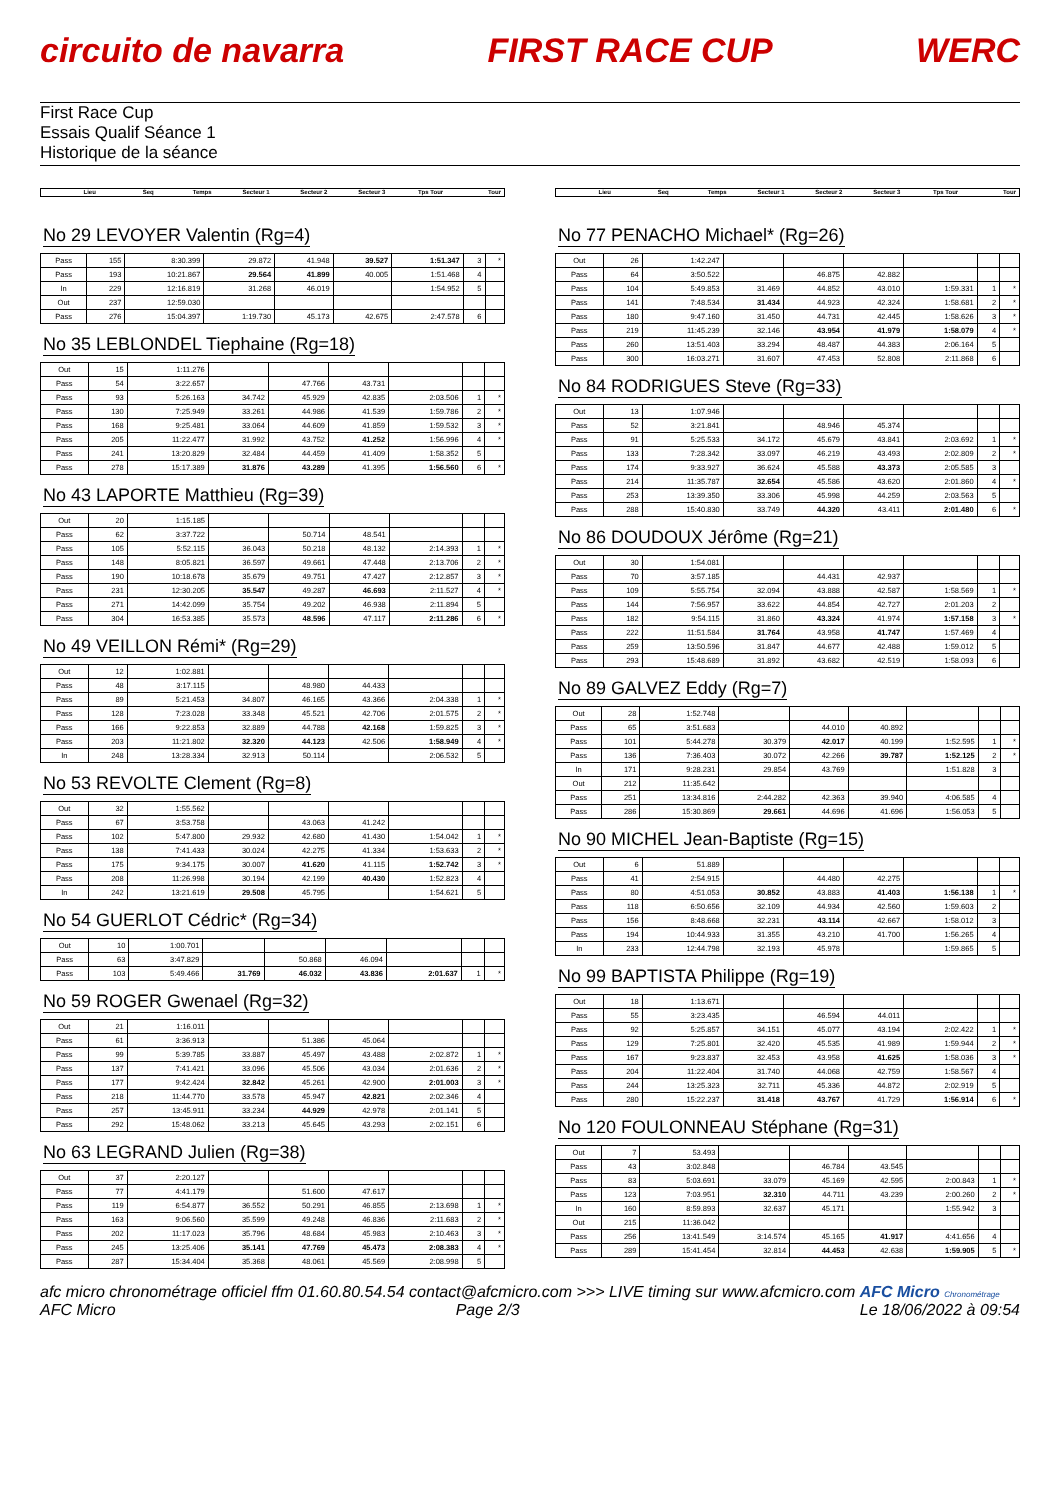circuito de navarra FIRST RACE CUP WERC
First Race Cup
Essais Qualif Séance 1
Historique de la séance
Lieu Seq Temps Secteur 1 Secteur 2 Secteur 3 Tps Tour Tour
No 29 LEVOYER Valentin (Rg=4)
| Pass | 155 | 8:30.399 | 29.872 | 41.948 | 39.527 | 1:51.347 | 3 | * |
| Pass | 193 | 10:21.867 | 29.564 | 41.899 | 40.005 | 1:51.468 | 4 | |
| In | 229 | 12:16.819 | 31.268 | 46.019 | | 1:54.952 | 5 | |
| Out | 237 | 12:59.030 | | | | | | |
| Pass | 276 | 15:04.397 | 1:19.730 | 45.173 | 42.675 | 2:47.578 | 6 | |
No 35 LEBLONDEL Tiephaine (Rg=18)
| Out | 15 | 1:11.276 | | | | | | |
| Pass | 54 | 3:22.657 | | 47.766 | 43.731 | | | |
| Pass | 93 | 5:26.163 | 34.742 | 45.929 | 42.835 | 2:03.506 | 1 | * |
| Pass | 130 | 7:25.949 | 33.261 | 44.986 | 41.539 | 1:59.786 | 2 | * |
| Pass | 168 | 9:25.481 | 33.064 | 44.609 | 41.859 | 1:59.532 | 3 | * |
| Pass | 205 | 11:22.477 | 31.992 | 43.752 | 41.252 | 1:56.996 | 4 | * |
| Pass | 241 | 13:20.829 | 32.484 | 44.459 | 41.409 | 1:58.352 | 5 | |
| Pass | 278 | 15:17.389 | 31.876 | 43.289 | 41.395 | 1:56.560 | 6 | * |
No 43 LAPORTE Matthieu (Rg=39)
| Out | 20 | 1:15.185 | | | | | | |
| Pass | 62 | 3:37.722 | | 50.714 | 48.541 | | | |
| Pass | 105 | 5:52.115 | 36.043 | 50.218 | 48.132 | 2:14.393 | 1 | * |
| Pass | 148 | 8:05.821 | 36.597 | 49.661 | 47.448 | 2:13.706 | 2 | * |
| Pass | 190 | 10:18.678 | 35.679 | 49.751 | 47.427 | 2:12.857 | 3 | * |
| Pass | 231 | 12:30.205 | 35.547 | 49.287 | 46.693 | 2:11.527 | 4 | * |
| Pass | 271 | 14:42.099 | 35.754 | 49.202 | 46.938 | 2:11.894 | 5 | |
| Pass | 304 | 16:53.385 | 35.573 | 48.596 | 47.117 | 2:11.286 | 6 | * |
No 49 VEILLON Rémi* (Rg=29)
| Out | 12 | 1:02.881 | | | | | | |
| Pass | 48 | 3:17.115 | | 48.980 | 44.433 | | | |
| Pass | 89 | 5:21.453 | 34.807 | 46.165 | 43.366 | 2:04.338 | 1 | * |
| Pass | 128 | 7:23.028 | 33.348 | 45.521 | 42.706 | 2:01.575 | 2 | * |
| Pass | 166 | 9:22.853 | 32.889 | 44.788 | 42.168 | 1:59.825 | 3 | * |
| Pass | 203 | 11:21.802 | 32.320 | 44.123 | 42.506 | 1:58.949 | 4 | * |
| In | 248 | 13:28.334 | 32.913 | 50.114 | | 2:06.532 | 5 | |
No 53 REVOLTE Clement (Rg=8)
| Out | 32 | 1:55.562 | | | | | | |
| Pass | 67 | 3:53.758 | | 43.063 | 41.242 | | | |
| Pass | 102 | 5:47.800 | 29.932 | 42.680 | 41.430 | 1:54.042 | 1 | * |
| Pass | 138 | 7:41.433 | 30.024 | 42.275 | 41.334 | 1:53.633 | 2 | * |
| Pass | 175 | 9:34.175 | 30.007 | 41.620 | 41.115 | 1:52.742 | 3 | * |
| Pass | 208 | 11:26.998 | 30.194 | 42.199 | 40.430 | 1:52.823 | 4 | |
| In | 242 | 13:21.619 | 29.508 | 45.795 | | 1:54.621 | 5 | |
No 54 GUERLOT Cédric* (Rg=34)
| Out | 10 | 1:00.701 | | | | | | |
| Pass | 63 | 3:47.829 | | 50.868 | 46.094 | | | |
| Pass | 103 | 5:49.466 | 31.769 | 46.032 | 43.836 | 2:01.637 | 1 | * |
No 59 ROGER Gwenael (Rg=32)
| Out | 21 | 1:16.011 | | | | | | |
| Pass | 61 | 3:36.913 | | 51.386 | 45.064 | | | |
| Pass | 99 | 5:39.785 | 33.887 | 45.497 | 43.488 | 2:02.872 | 1 | * |
| Pass | 137 | 7:41.421 | 33.096 | 45.506 | 43.034 | 2:01.636 | 2 | * |
| Pass | 177 | 9:42.424 | 32.842 | 45.261 | 42.900 | 2:01.003 | 3 | * |
| Pass | 218 | 11:44.770 | 33.578 | 45.947 | 42.821 | 2:02.346 | 4 | |
| Pass | 257 | 13:45.911 | 33.234 | 44.929 | 42.978 | 2:01.141 | 5 | |
| Pass | 292 | 15:48.062 | 33.213 | 45.645 | 43.293 | 2:02.151 | 6 | |
No 63 LEGRAND Julien (Rg=38)
| Out | 37 | 2:20.127 | | | | | | |
| Pass | 77 | 4:41.179 | | 51.600 | 47.617 | | | |
| Pass | 119 | 6:54.877 | 36.552 | 50.291 | 46.855 | 2:13.698 | 1 | * |
| Pass | 163 | 9:06.560 | 35.599 | 49.248 | 46.836 | 2:11.683 | 2 | * |
| Pass | 202 | 11:17.023 | 35.796 | 48.684 | 45.983 | 2:10.463 | 3 | * |
| Pass | 245 | 13:25.406 | 35.141 | 47.769 | 45.473 | 2:08.383 | 4 | * |
| Pass | 287 | 15:34.404 | 35.368 | 48.061 | 45.569 | 2:08.998 | 5 | |
Lieu Seq Temps Secteur 1 Secteur 2 Secteur 3 Tps Tour Tour
No 77 PENACHO Michael* (Rg=26)
| Out | 26 | 1:42.247 | | | | | | |
| Pass | 64 | 3:50.522 | | 46.875 | 42.882 | | | |
| Pass | 104 | 5:49.853 | 31.469 | 44.852 | 43.010 | 1:59.331 | 1 | * |
| Pass | 141 | 7:48.534 | 31.434 | 44.923 | 42.324 | 1:58.681 | 2 | * |
| Pass | 180 | 9:47.160 | 31.450 | 44.731 | 42.445 | 1:58.626 | 3 | * |
| Pass | 219 | 11:45.239 | 32.146 | 43.954 | 41.979 | 1:58.079 | 4 | * |
| Pass | 260 | 13:51.403 | 33.294 | 48.487 | 44.383 | 2:06.164 | 5 | |
| Pass | 300 | 16:03.271 | 31.607 | 47.453 | 52.808 | 2:11.868 | 6 | |
No 84 RODRIGUES Steve (Rg=33)
| Out | 13 | 1:07.946 | | | | | | |
| Pass | 52 | 3:21.841 | | 48.946 | 45.374 | | | |
| Pass | 91 | 5:25.533 | 34.172 | 45.679 | 43.841 | 2:03.692 | 1 | * |
| Pass | 133 | 7:28.342 | 33.097 | 46.219 | 43.493 | 2:02.809 | 2 | * |
| Pass | 174 | 9:33.927 | 36.624 | 45.588 | 43.373 | 2:05.585 | 3 | |
| Pass | 214 | 11:35.787 | 32.654 | 45.586 | 43.620 | 2:01.860 | 4 | * |
| Pass | 253 | 13:39.350 | 33.306 | 45.998 | 44.259 | 2:03.563 | 5 | |
| Pass | 288 | 15:40.830 | 33.749 | 44.320 | 43.411 | 2:01.480 | 6 | * |
No 86 DOUDOUX Jérôme (Rg=21)
| Out | 30 | 1:54.081 | | | | | | |
| Pass | 70 | 3:57.185 | | 44.431 | 42.937 | | | |
| Pass | 109 | 5:55.754 | 32.094 | 43.888 | 42.587 | 1:58.569 | 1 | * |
| Pass | 144 | 7:56.957 | 33.622 | 44.854 | 42.727 | 2:01.203 | 2 | |
| Pass | 182 | 9:54.115 | 31.860 | 43.324 | 41.974 | 1:57.158 | 3 | * |
| Pass | 222 | 11:51.584 | 31.764 | 43.958 | 41.747 | 1:57.469 | 4 | |
| Pass | 259 | 13:50.596 | 31.847 | 44.677 | 42.488 | 1:59.012 | 5 | |
| Pass | 293 | 15:48.689 | 31.892 | 43.682 | 42.519 | 1:58.093 | 6 | |
No 89 GALVEZ Eddy (Rg=7)
| Out | 28 | 1:52.748 | | | | | | |
| Pass | 65 | 3:51.683 | | 44.010 | 40.892 | | | |
| Pass | 101 | 5:44.278 | 30.379 | 42.017 | 40.199 | 1:52.595 | 1 | * |
| Pass | 136 | 7:36.403 | 30.072 | 42.266 | 39.787 | 1:52.125 | 2 | * |
| In | 171 | 9:28.231 | 29.854 | 43.769 | | 1:51.828 | 3 | |
| Out | 212 | 11:35.642 | | | | | | |
| Pass | 251 | 13:34.816 | 2:44.282 | 42.363 | 39.940 | 4:06.585 | 4 | |
| Pass | 286 | 15:30.869 | 29.661 | 44.696 | 41.696 | 1:56.053 | 5 | |
No 90 MICHEL Jean-Baptiste (Rg=15)
| Out | 6 | 51.889 | | | | | | |
| Pass | 41 | 2:54.915 | | 44.480 | 42.275 | | | |
| Pass | 80 | 4:51.053 | 30.852 | 43.883 | 41.403 | 1:56.138 | 1 | * |
| Pass | 118 | 6:50.656 | 32.109 | 44.934 | 42.560 | 1:59.603 | 2 | |
| Pass | 156 | 8:48.668 | 32.231 | 43.114 | 42.667 | 1:58.012 | 3 | |
| Pass | 194 | 10:44.933 | 31.355 | 43.210 | 41.700 | 1:56.265 | 4 | |
| In | 233 | 12:44.798 | 32.193 | 45.978 | | 1:59.865 | 5 | |
No 99 BAPTISTA Philippe (Rg=19)
| Out | 18 | 1:13.671 | | | | | | |
| Pass | 55 | 3:23.435 | | 46.594 | 44.011 | | | |
| Pass | 92 | 5:25.857 | 34.151 | 45.077 | 43.194 | 2:02.422 | 1 | * |
| Pass | 129 | 7:25.801 | 32.420 | 45.535 | 41.989 | 1:59.944 | 2 | * |
| Pass | 167 | 9:23.837 | 32.453 | 43.958 | 41.625 | 1:58.036 | 3 | * |
| Pass | 204 | 11:22.404 | 31.740 | 44.068 | 42.759 | 1:58.567 | 4 | |
| Pass | 244 | 13:25.323 | 32.711 | 45.336 | 44.872 | 2:02.919 | 5 | |
| Pass | 280 | 15:22.237 | 31.418 | 43.767 | 41.729 | 1:56.914 | 6 | * |
No 120 FOULONNEAU Stéphane (Rg=31)
| Out | 7 | 53.493 | | | | | | |
| Pass | 43 | 3:02.848 | | 46.784 | 43.545 | | | |
| Pass | 83 | 5:03.691 | 33.079 | 45.169 | 42.595 | 2:00.843 | 1 | * |
| Pass | 123 | 7:03.951 | 32.310 | 44.711 | 43.239 | 2:00.260 | 2 | * |
| In | 160 | 8:59.893 | 32.637 | 45.171 | | 1:55.942 | 3 | |
| Out | 215 | 11:36.042 | | | | | | |
| Pass | 256 | 13:41.549 | 3:14.574 | 45.165 | 41.917 | 4:41.656 | 4 | |
| Pass | 289 | 15:41.454 | 32.814 | 44.453 | 42.638 | 1:59.905 | 5 | * |
afc micro chronométrage officiel ffm 01.60.80.54.54 contact@afcmicro.com >>> LIVE timing sur www.afcmicro.com AFC Micro Chronométrage
AFC Micro Page 2/3 Le 18/06/2022 à 09:54